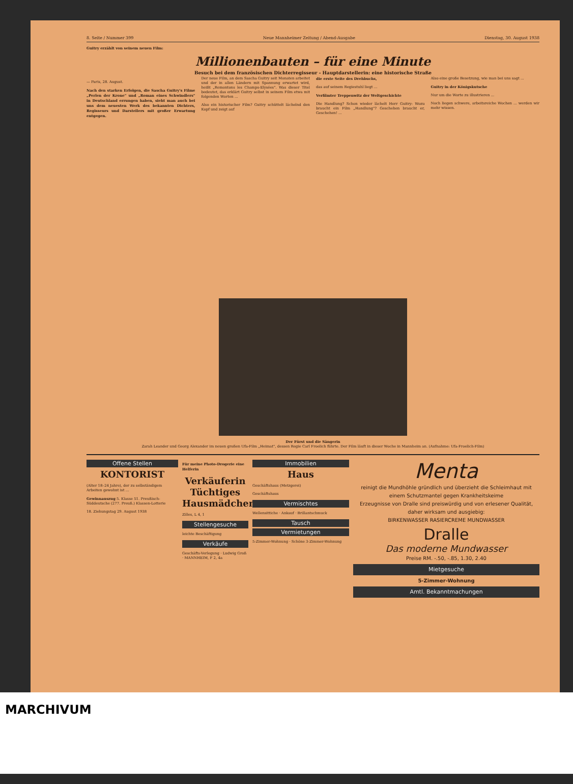8. Seite / Nummer 399 Neue Mannheimer Zeitung / Abend-Ausgabe Dienstag, 30. August 1938
Guitry erzählt von seinem neuen Film:
Millionenbauten – für eine Minute
Besuch bei dem französischen Dichterregisseur - Hauptdarstellerin: eine historische Straße
— Paris, 28. August.
Nach den starken Erfolgen, die Sascha Guitry's Filme „Perlen der Krone" und „Roman eines Schwindlers" in Deutschland errungen haben, sieht man auch bei uns dem neuesten Werk des bekannten Dichters, Regisseurs und Darstellers mit großer Erwartung entgegen.
Der neue Film, an dem Sascha Guitry seit Monaten arbeitet und der in allen Ländern mit Spannung erwartet wird, heißt „Remontons les Champs-Elysées". Was dieser Titel bedeutet, das erklärt Guitry selbst in seinem Film etwa mit folgenden Worten ...
Also ein historischer Film? Guitry schüttelt lächelnd den Kopf und zeigt auf
die erste Seite des Drehbuchs,
das auf seinem Regiestuhl liegt ...
Verfilmter Treppenwitz der Weltgeschichte
Die Handlung? Schon wieder lächelt Herr Guitry: Wozu braucht ein Film „Handlung"? Geschehen braucht er, Geschehen! ...
Also eine große Besetzung, wie man bei uns sagt ...
Guitry in der Königskutsche
Nur um die Worte zu illustrieren ...
Noch liegen schwere, arbeitsreiche Wochen ... werden wir mehr wissen.
Der Fürst und die Sängerin
Zarah Leander und Georg Alexander im neuen großen Ufa-Film „Heimat", dessen Regie Carl Froelich führte. Der Film läuft in dieser Woche in Mannheim an. (Aufnahme: Ufa-Froelich-Film)
Offene Stellen
KONTORIST
(Alter 18–24 Jahre), der zu selbständigem Arbeiten gewohnt ist ...
Gewinnauszug 5. Klasse 51. Preußisch-Süddeutsche (277. Preuß.) Klassen-Lotterie
18. Ziehungstag 29. August 1938
Für meine Photo-Drogerie eine Helferin
Verkäuferin
Tüchtiges Hausmädchen
Zilles, L 4, 1
Stellengesuche
leichte Beschäftigung
Verkäufe
Geschäfts-Verlegung · Ludwig Groß · MANNHEIM, F 2, 4a
Immobilien
Haus
Geschäftshaus (Metzgerei)
Geschäftshaus
Vermischtes
Wellensittiche · Ankauf · Brillantschmuck
Tausch
Vermietungen
5-Zimmer-Wohnung · Schöne 3-Zimmer-Wohnung
Menta
reinigt die Mundhöhle gründlich und überzieht die Schleimhaut mit einem Schutzmantel gegen Krankheitskeime
Erzeugnisse von Dralle sind preiswürdig und von erlesener Qualität, daher wirksam und ausgiebig:
BIRKENWASSER RASIERCREME MUNDWASSER
Dralle
Das moderne Mundwasser
Preise RM. -.50, -.85, 1.30, 2.40
Mietgesuche
5-Zimmer-Wohnung
Amtl. Bekanntmachungen
MARCHIVUM